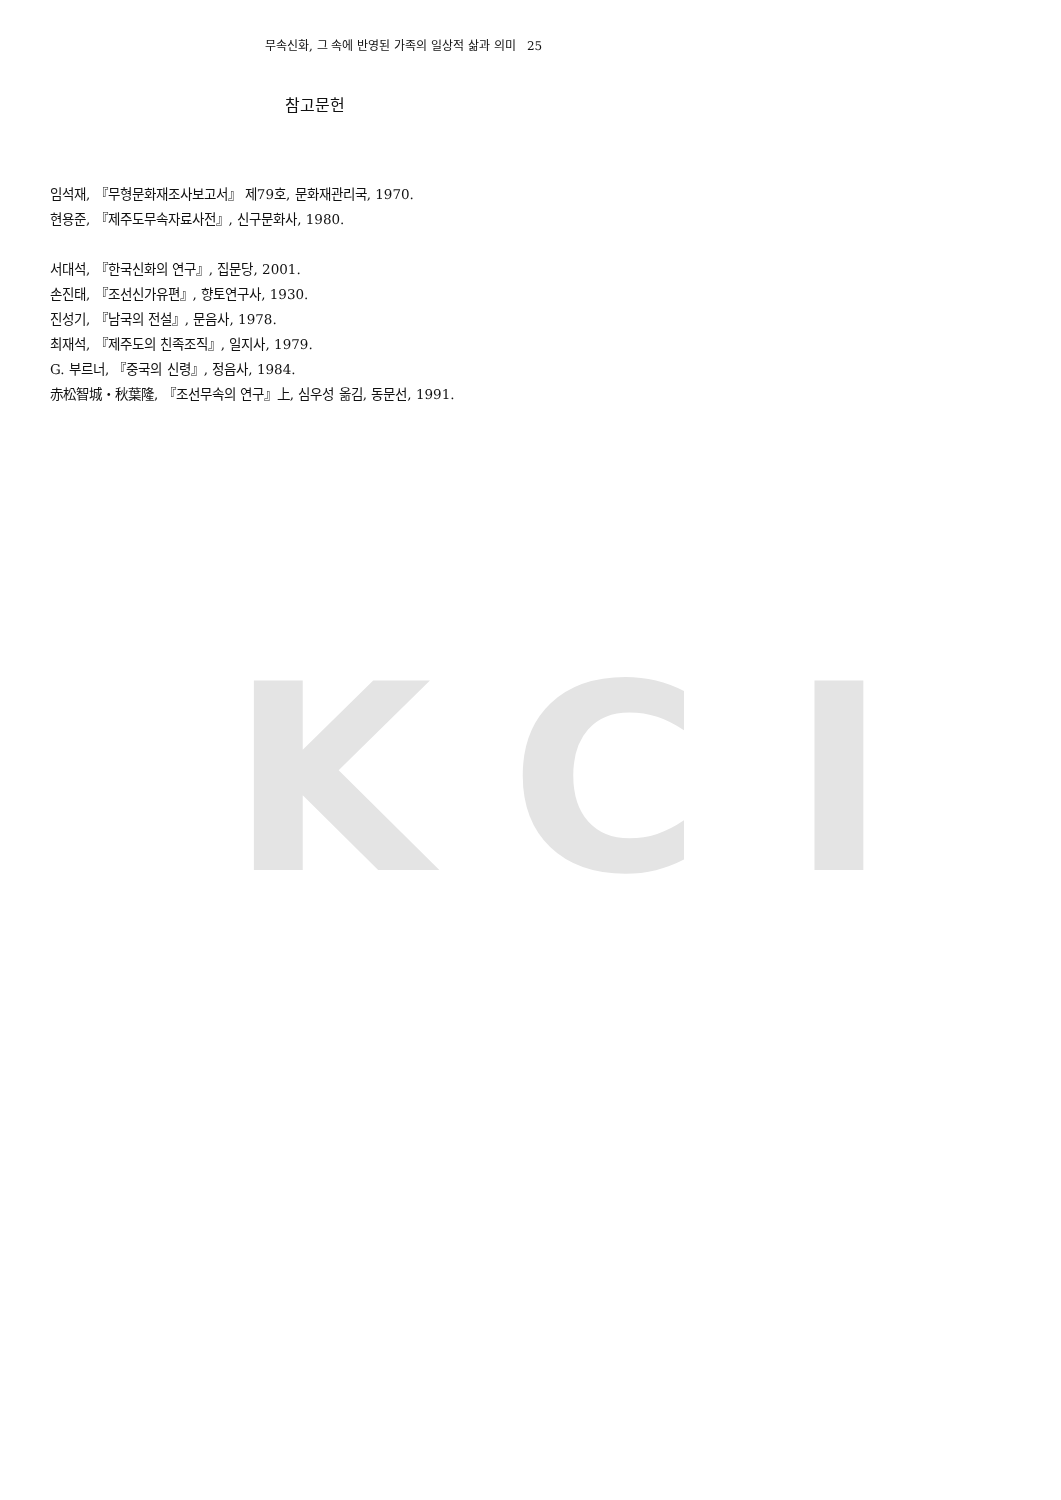KCI
무속신화, 그 속에 반영된 가족의 일상적 삶과 의미 25
참고문헌
임석재, 『무형문화재조사보고서』 제79호, 문화재관리국, 1970.
현용준, 『제주도무속자료사전』, 신구문화사, 1980.
서대석, 『한국신화의 연구』, 집문당, 2001.
손진태, 『조선신가유편』, 향토연구사, 1930.
진성기, 『남국의 전설』, 문음사, 1978.
최재석, 『제주도의 친족조직』, 일지사, 1979.
G. 부르너, 『중국의 신령』, 정음사, 1984.
赤松智城・秋葉隆, 『조선무속의 연구』上, 심우성 옮김, 동문선, 1991.